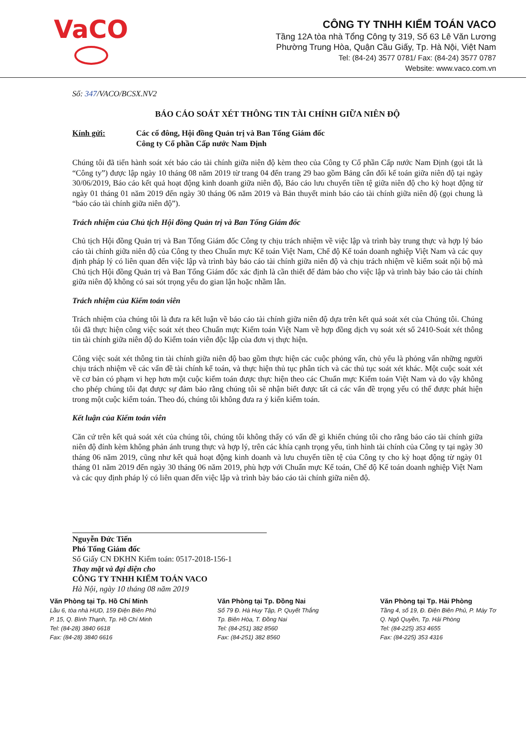VaCO
CÔNG TY TNHH KIỂM TOÁN VACO
Tầng 12A tòa nhà Tổng Công ty 319, Số 63 Lê Văn Lương
Phường Trung Hòa, Quận Cầu Giấy, Tp. Hà Nội, Việt Nam
Tel: (84-24) 3577 0781/ Fax: (84-24) 3577 0787
Website: www.vaco.com.vn
Số: 347/VACO/BCSX.NV2
BÁO CÁO SOÁT XÉT THÔNG TIN TÀI CHÍNH GIỮA NIÊN ĐỘ
Kính gửi: Các cổ đông, Hội đồng Quản trị và Ban Tổng Giám đốc
Công ty Cổ phần Cấp nước Nam Định
Chúng tôi đã tiến hành soát xét báo cáo tài chính giữa niên độ kèm theo của Công ty Cổ phần Cấp nước Nam Định (gọi tắt là “Công ty”) được lập ngày 10 tháng 08 năm 2019 từ trang 04 đến trang 29 bao gồm Bảng cân đối kế toán giữa niên độ tại ngày 30/06/2019, Báo cáo kết quả hoạt động kinh doanh giữa niên độ, Báo cáo lưu chuyển tiền tệ giữa niên độ cho kỳ hoạt động từ ngày 01 tháng 01 năm 2019 đến ngày 30 tháng 06 năm 2019 và Bản thuyết minh báo cáo tài chính giữa niên độ (gọi chung là “báo cáo tài chính giữa niên độ”).
Trách nhiệm của Chủ tịch Hội đồng Quản trị và Ban Tổng Giám đốc
Chủ tịch Hội đồng Quản trị và Ban Tổng Giám đốc Công ty chịu trách nhiệm về việc lập và trình bày trung thực và hợp lý báo cáo tài chính giữa niên độ của Công ty theo Chuẩn mực Kế toán Việt Nam, Chế độ Kế toán doanh nghiệp Việt Nam và các quy định pháp lý có liên quan đến việc lập và trình bày báo cáo tài chính giữa niên độ và chịu trách nhiệm về kiểm soát nội bộ mà Chủ tịch Hội đồng Quản trị và Ban Tổng Giám đốc xác định là cần thiết để đảm bảo cho việc lập và trình bày báo cáo tài chính giữa niên độ không có sai sót trọng yếu do gian lận hoặc nhầm lẫn.
Trách nhiệm của Kiểm toán viên
Trách nhiệm của chúng tôi là đưa ra kết luận về báo cáo tài chính giữa niên độ dựa trên kết quả soát xét của Chúng tôi. Chúng tôi đã thực hiện công việc soát xét theo Chuẩn mực Kiểm toán Việt Nam về hợp đồng dịch vụ soát xét số 2410-Soát xét thông tin tài chính giữa niên độ do Kiểm toán viên độc lập của đơn vị thực hiện.
Công việc soát xét thông tin tài chính giữa niên độ bao gồm thực hiện các cuộc phỏng vấn, chủ yếu là phỏng vấn những người chịu trách nhiệm về các vấn đề tài chính kế toán, và thực hiện thủ tục phân tích và các thủ tục soát xét khác. Một cuộc soát xét về cơ bản có phạm vi hẹp hơn một cuộc kiểm toán được thực hiện theo các Chuẩn mực Kiểm toán Việt Nam và do vậy không cho phép chúng tôi đạt được sự đảm bảo rằng chúng tôi sẽ nhận biết được tất cả các vấn đề trọng yếu có thể được phát hiện trong một cuộc kiểm toán. Theo đó, chúng tôi không đưa ra ý kiến kiểm toán.
Kết luận của Kiểm toán viên
Căn cứ trên kết quả soát xét của chúng tôi, chúng tôi không thấy có vấn đề gì khiến chúng tôi cho rằng báo cáo tài chính giữa niên độ đính kèm không phản ánh trung thực và hợp lý, trên các khía cạnh trọng yếu, tình hình tài chính của Công ty tại ngày 30 tháng 06 năm 2019, cũng như kết quả hoạt động kinh doanh và lưu chuyển tiền tệ của Công ty cho kỳ hoạt động từ ngày 01 tháng 01 năm 2019 đến ngày 30 tháng 06 năm 2019, phù hợp với Chuẩn mực Kế toán, Chế độ Kế toán doanh nghiệp Việt Nam và các quy định pháp lý có liên quan đến việc lập và trình bày báo cáo tài chính giữa niên độ.
Nguyễn Đức Tiến
Phó Tổng Giám đốc
Số Giấy CN ĐKHN Kiểm toán: 0517-2018-156-1
Thay mặt và đại diện cho
CÔNG TY TNHH KIỂM TOÁN VACO
Hà Nội, ngày 10 tháng 08 năm 2019
Văn Phòng tại Tp. Hồ Chí Minh
Lầu 6, tòa nhà HUD, 159 Điện Biên Phủ
P. 15, Q. Bình Thạnh, Tp. Hồ Chí Minh
Tel: (84-28) 3840 6618
Fax: (84-28) 3840 6616
Văn Phòng tại Tp. Đồng Nai
Số 79 Đ. Hà Huy Tập, P. Quyết Thắng
Tp. Biên Hòa, T. Đồng Nai
Tel: (84-251) 382 8560
Fax: (84-251) 382 8560
Văn Phòng tại Tp. Hải Phòng
Tầng 4, số 19, Đ. Điện Biên Phủ, P. Máy Tơ
Q. Ngô Quyền, Tp. Hải Phòng
Tel: (84-225) 353 4655
Fax: (84-225) 353 4316